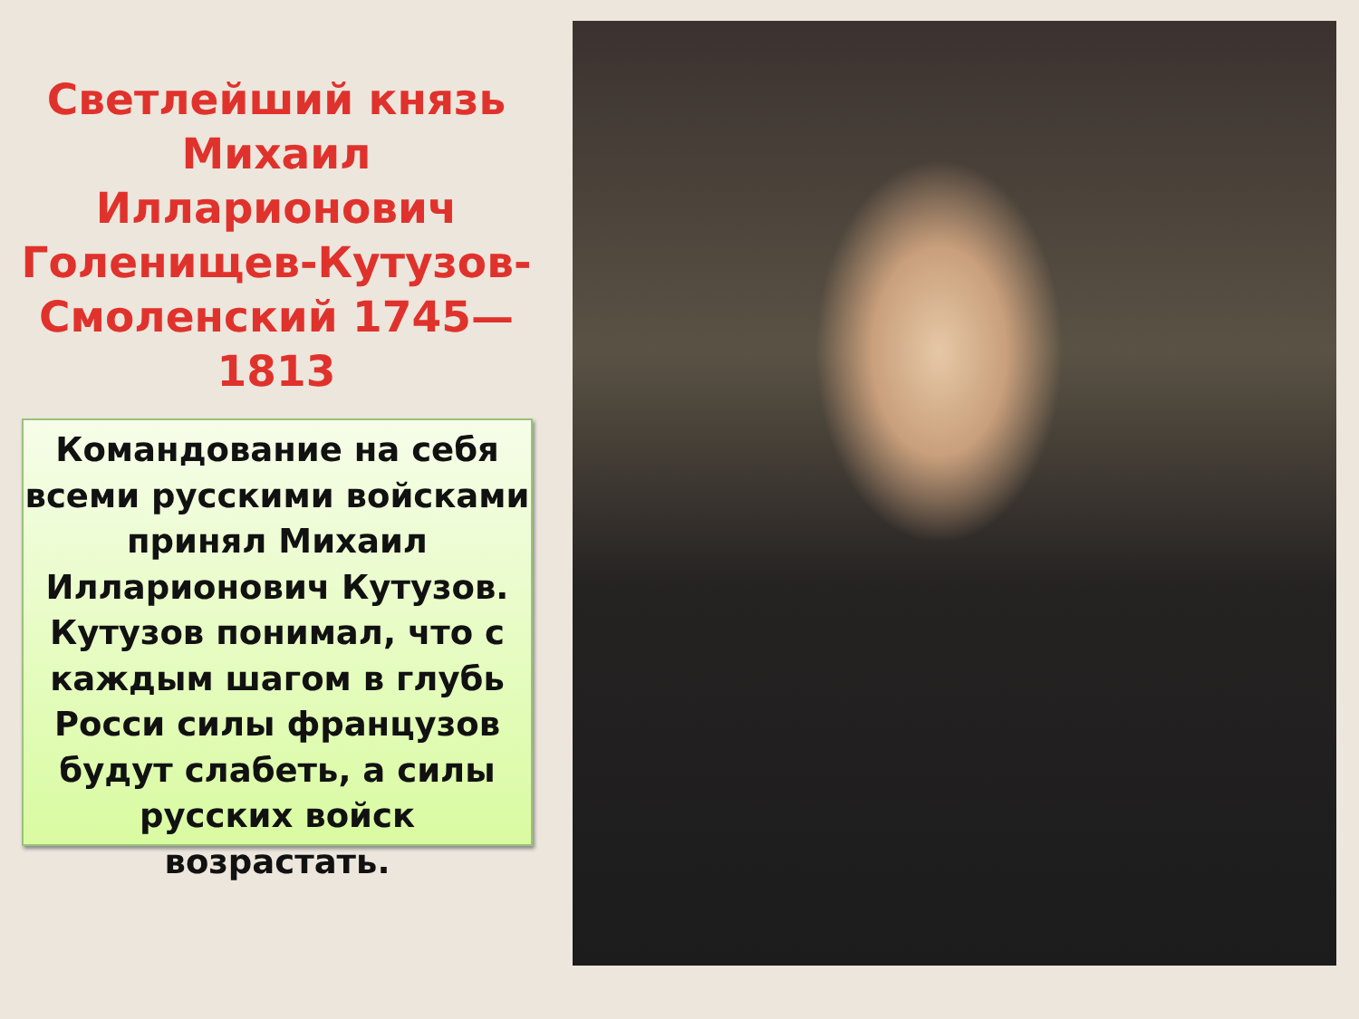Светлейший князь Михаил Илларионович Голенищев-Кутузов-Смоленский 1745—1813
Командование на себя всеми русскими войсками принял Михаил Илларионович Кутузов. Кутузов понимал, что с каждым шагом в глубь Росси силы французов будут слабеть, а силы русских войск возрастать.